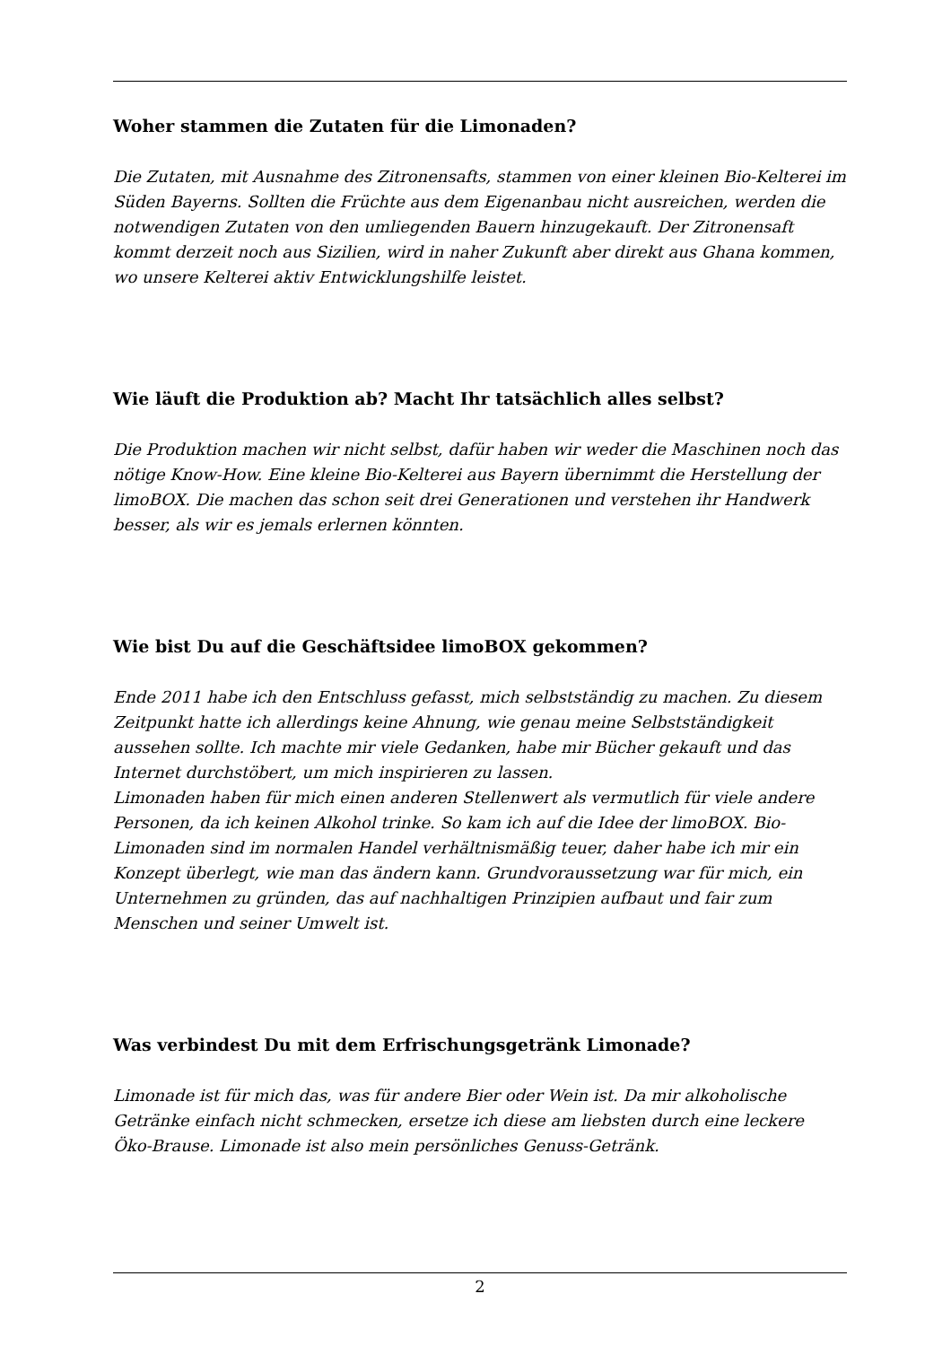Woher stammen die Zutaten für die Limonaden?
Die Zutaten, mit Ausnahme des Zitronensafts, stammen von einer kleinen Bio-Kelterei im Süden Bayerns. Sollten die Früchte aus dem Eigenanbau nicht ausreichen, werden die notwendigen Zutaten von den umliegenden Bauern hinzugekauft. Der Zitronensaft kommt derzeit noch aus Sizilien, wird in naher Zukunft aber direkt aus Ghana kommen, wo unsere Kelterei aktiv Entwicklungshilfe leistet.
Wie läuft die Produktion ab? Macht Ihr tatsächlich alles selbst?
Die Produktion machen wir nicht selbst, dafür haben wir weder die Maschinen noch das nötige Know-How. Eine kleine Bio-Kelterei aus Bayern übernimmt die Herstellung der limoBOX. Die machen das schon seit drei Generationen und verstehen ihr Handwerk besser, als wir es jemals erlernen könnten.
Wie bist Du auf die Geschäftsidee limoBOX gekommen?
Ende 2011 habe ich den Entschluss gefasst, mich selbstständig zu machen. Zu diesem Zeitpunkt hatte ich allerdings keine Ahnung, wie genau meine Selbstständigkeit aussehen sollte. Ich machte mir viele Gedanken, habe mir Bücher gekauft und das Internet durchstöbert, um mich inspirieren zu lassen.
Limonaden haben für mich einen anderen Stellenwert als vermutlich für viele andere Personen, da ich keinen Alkohol trinke. So kam ich auf die Idee der limoBOX. Bio-Limonaden sind im normalen Handel verhältnismäßig teuer, daher habe ich mir ein Konzept überlegt, wie man das ändern kann. Grundvoraussetzung war für mich, ein Unternehmen zu gründen, das auf nachhaltigen Prinzipien aufbaut und fair zum Menschen und seiner Umwelt ist.
Was verbindest Du mit dem Erfrischungsgetränk Limonade?
Limonade ist für mich das, was für andere Bier oder Wein ist. Da mir alkoholische Getränke einfach nicht schmecken, ersetze ich diese am liebsten durch eine leckere Öko-Brause. Limonade ist also mein persönliches Genuss-Getränk.
2